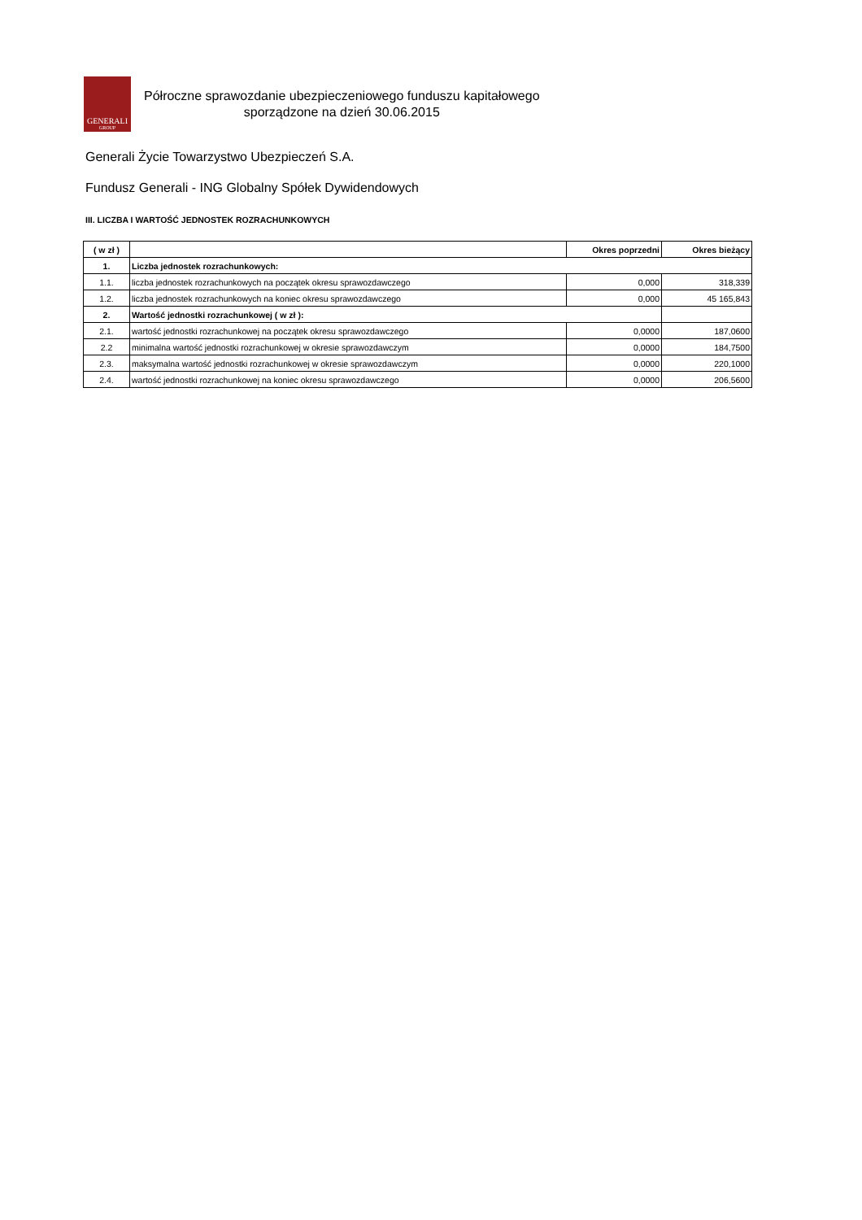GENERALI
GROUP
Półroczne sprawozdanie ubezpieczeniowego funduszu kapitałowego
sporządzone na dzień 30.06.2015
Generali Życie Towarzystwo Ubezpieczeń S.A.
Fundusz Generali - ING Globalny Spółek Dywidendowych
III. LICZBA I WARTOŚĆ JEDNOSTEK ROZRACHUNKOWYCH
| ( w zł ) | | Okres poprzedni | Okres bieżący |
| --- | --- | --- | --- |
| 1. | Liczba jednostek rozrachunkowych: | | |
| 1.1. | liczba jednostek rozrachunkowych na początek okresu sprawozdawczego | 0,000 | 318,339 |
| 1.2. | liczba jednostek rozrachunkowych na koniec okresu sprawozdawczego | 0,000 | 45 165,843 |
| 2. | Wartość jednostki rozrachunkowej ( w zł ): | | |
| 2.1. | wartość jednostki rozrachunkowej na początek okresu sprawozdawczego | 0,0000 | 187,0600 |
| 2.2 | minimalna wartość jednostki rozrachunkowej w okresie sprawozdawczym | 0,0000 | 184,7500 |
| 2.3. | maksymalna wartość jednostki rozrachunkowej w okresie sprawozdawczym | 0,0000 | 220,1000 |
| 2.4. | wartość jednostki rozrachunkowej na koniec okresu sprawozdawczego | 0,0000 | 206,5600 |